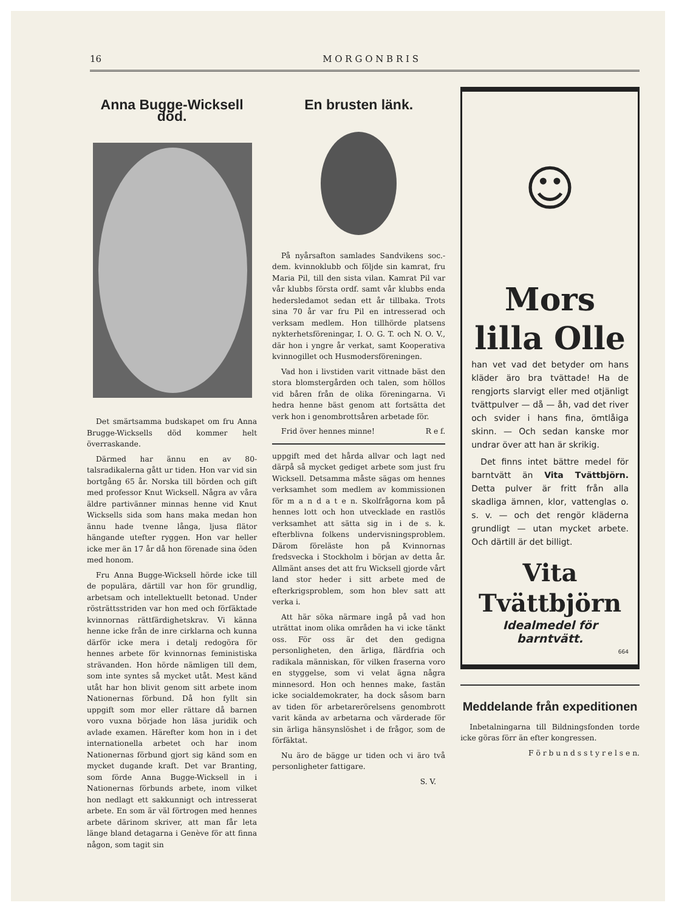16 M O R G O N B R I S
Anna Bugge-Wicksell död.
Det smärtsamma budskapet om fru Anna Brugge-Wicksells död kommer helt överraskande.
Därmed har ännu en av 80-talsradikalerna gått ur tiden. Hon var vid sin bortgång 65 år. Norska till börden och gift med professor Knut Wicksell. Några av våra äldre partivänner minnas henne vid Knut Wicksells sida som hans maka medan hon ännu hade tvenne långa, ljusa flätor hängande utefter ryggen. Hon var heller icke mer än 17 år då hon förenade sina öden med honom.
Fru Anna Bugge-Wicksell hörde icke till de populära, därtill var hon för grundlig, arbetsam och intellektuellt betonad. Under rösträttsstriden var hon med och förfäktade kvinnornas rättfärdighetskrav. Vi känna henne icke från de inre cirklarna och kunna därför icke mera i detalj redogöra för hennes arbete för kvinnornas feministiska strävanden. Hon hörde nämligen till dem, som inte syntes så mycket utåt. Mest känd utåt har hon blivit genom sitt arbete inom Nationernas förbund. Då hon fyllt sin uppgift som mor eller rättare då barnen voro vuxna började hon läsa juridik och avlade examen. Härefter kom hon in i det internationella arbetet och har inom Nationernas förbund gjort sig känd som en mycket dugande kraft. Det var Branting, som förde Anna Bugge-Wicksell in i Nationernas förbunds arbete, inom vilket hon nedlagt ett sakkunnigt och intresserat arbete. En som är väl förtrogen med hennes arbete därinom skriver, att man får leta länge bland detagarna i Genève för att finna någon, som tagit sin
En brusten länk.
På nyårsafton samlades Sandvikens soc.-dem. kvinnoklubb och följde sin kamrat, fru Maria Pil, till den sista vilan. Kamrat Pil var vår klubbs första ordf. samt vår klubbs enda hedersledamot sedan ett år tillbaka. Trots sina 70 år var fru Pil en intresserad och verksam medlem. Hon tillhörde platsens nykterhetsföreningar, I. O. G. T. och N. O. V., där hon i yngre år verkat, samt Kooperativa kvinnogillet och Husmodersföreningen.
Vad hon i livstiden varit vittnade bäst den stora blomstergården och talen, som höllos vid båren från de olika föreningarna. Vi hedra henne bäst genom att fortsätta det verk hon i genombrottsåren arbetade för.
Frid över hennes minne! R e f.
uppgift med det hårda allvar och lagt ned därpå så mycket gediget arbete som just fru Wicksell. Detsamma måste sägas om hennes verksamhet som medlem av kommissionen för m a n d a t e n. Skolfrågorna kom på hennes lott och hon utvecklade en rastlös verksamhet att sätta sig in i de s. k. efterblivna folkens undervisningsproblem. Därom föreläste hon på Kvinnornas fredsvecka i Stockholm i början av detta år. Allmänt anses det att fru Wicksell gjorde vårt land stor heder i sitt arbete med de efterkrigsproblem, som hon blev satt att verka i.
Att här söka närmare ingå på vad hon uträttat inom olika områden ha vi icke tänkt oss. För oss är det den gedigna personligheten, den ärliga, flärdfria och radikala människan, för vilken fraserna voro en styggelse, som vi velat ägna några minnesord. Hon och hennes make, fastän icke socialdemokrater, ha dock såsom barn av tiden för arbetarerörelsens genombrott varit kända av arbetarna och värderade för sin ärliga hänsynslöshet i de frågor, som de förfäktat.
Nu äro de bägge ur tiden och vi äro två personligheter fattigare.
S. V.
☺
Mors
lilla Olle
han vet vad det betyder om hans kläder äro bra tvättade! Ha de rengjorts slarvigt eller med otjänligt tvättpulver — då — åh, vad det river och svider i hans fina, ömtlåiga skinn. — Och sedan kanske mor undrar över att han är skrikig.
Det finns intet bättre medel för barntvätt än Vita Tvättbjörn. Detta pulver är fritt från alla skadliga ämnen, klor, vattenglas o. s. v. — och det rengör kläderna grundligt — utan mycket arbete. Och därtill är det billigt.
Vita
Tvättbjörn
Idealmedel för barntvätt.
664
Meddelande från expeditionen
Inbetalningarna till Bildningsfonden torde icke göras förr än efter kongressen.
F ö r b u n d s s t y r e l s e n.